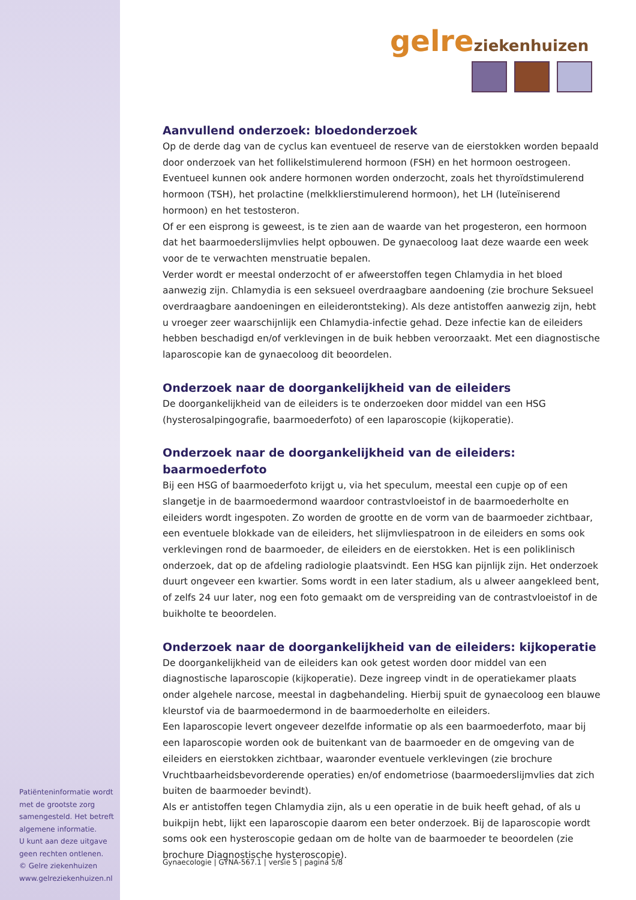gelre ziekenhuizen
Aanvullend onderzoek: bloedonderzoek
Op de derde dag van de cyclus kan eventueel de reserve van de eierstokken worden bepaald door onderzoek van het follikelstimulerend hormoon (FSH) en het hormoon oestrogeen. Eventueel kunnen ook andere hormonen worden onderzocht, zoals het thyroïdstimulerend hormoon (TSH), het prolactine (melkklierstimulerend hormoon), het LH (luteïniserend hormoon) en het testosteron.
Of er een eisprong is geweest, is te zien aan de waarde van het progesteron, een hormoon dat het baarmoederslijmvlies helpt opbouwen. De gynaecoloog laat deze waarde een week voor de te verwachten menstruatie bepalen.
Verder wordt er meestal onderzocht of er afweerstoffen tegen Chlamydia in het bloed aanwezig zijn. Chlamydia is een seksueel overdraagbare aandoening (zie brochure Seksueel overdraagbare aandoeningen en eileiderontsteking). Als deze antistoffen aanwezig zijn, hebt u vroeger zeer waarschijnlijk een Chlamydia-infectie gehad. Deze infectie kan de eileiders hebben beschadigd en/of verklevingen in de buik hebben veroorzaakt. Met een diagnostische laparoscopie kan de gynaecoloog dit beoordelen.
Onderzoek naar de doorgankelijkheid van de eileiders
De doorgankelijkheid van de eileiders is te onderzoeken door middel van een HSG (hysterosalpingografie, baarmoederfoto) of een laparoscopie (kijkoperatie).
Onderzoek naar de doorgankelijkheid van de eileiders: baarmoederfoto
Bij een HSG of baarmoederfoto krijgt u, via het speculum, meestal een cupje op of een slangetje in de baarmoedermond waardoor contrastvloeistof in de baarmoederholte en eileiders wordt ingespoten. Zo worden de grootte en de vorm van de baarmoeder zichtbaar, een eventuele blokkade van de eileiders, het slijmvliespatroon in de eileiders en soms ook verklevingen rond de baarmoeder, de eileiders en de eierstokken. Het is een poliklinisch onderzoek, dat op de afdeling radiologie plaatsvindt. Een HSG kan pijnlijk zijn. Het onderzoek duurt ongeveer een kwartier. Soms wordt in een later stadium, als u alweer aangekleed bent, of zelfs 24 uur later, nog een foto gemaakt om de verspreiding van de contrastvloeistof in de buikholte te beoordelen.
Onderzoek naar de doorgankelijkheid van de eileiders: kijkoperatie
De doorgankelijkheid van de eileiders kan ook getest worden door middel van een diagnostische laparoscopie (kijkoperatie). Deze ingreep vindt in de operatiekamer plaats onder algehele narcose, meestal in dagbehandeling. Hierbij spuit de gynaecoloog een blauwe kleurstof via de baarmoedermond in de baarmoederholte en eileiders.
Een laparoscopie levert ongeveer dezelfde informatie op als een baarmoederfoto, maar bij een laparoscopie worden ook de buitenkant van de baarmoeder en de omgeving van de eileiders en eierstokken zichtbaar, waaronder eventuele verklevingen (zie brochure Vruchtbaarheidsbevorderende operaties) en/of endometriose (baarmoederslijmvlies dat zich buiten de baarmoeder bevindt).
Als er antistoffen tegen Chlamydia zijn, als u een operatie in de buik heeft gehad, of als u buikpijn hebt, lijkt een laparoscopie daarom een beter onderzoek. Bij de laparoscopie wordt soms ook een hysteroscopie gedaan om de holte van de baarmoeder te beoordelen (zie brochure Diagnostische hysteroscopie).
Patiënteninformatie wordt met de grootste zorg samengesteld. Het betreft algemene informatie.
U kunt aan deze uitgave geen rechten ontlenen.
© Gelre ziekenhuizen
www.gelreziekenhuizen.nl
Gynaecologie | GYNA-567.1 | versie 5 | pagina 5/8